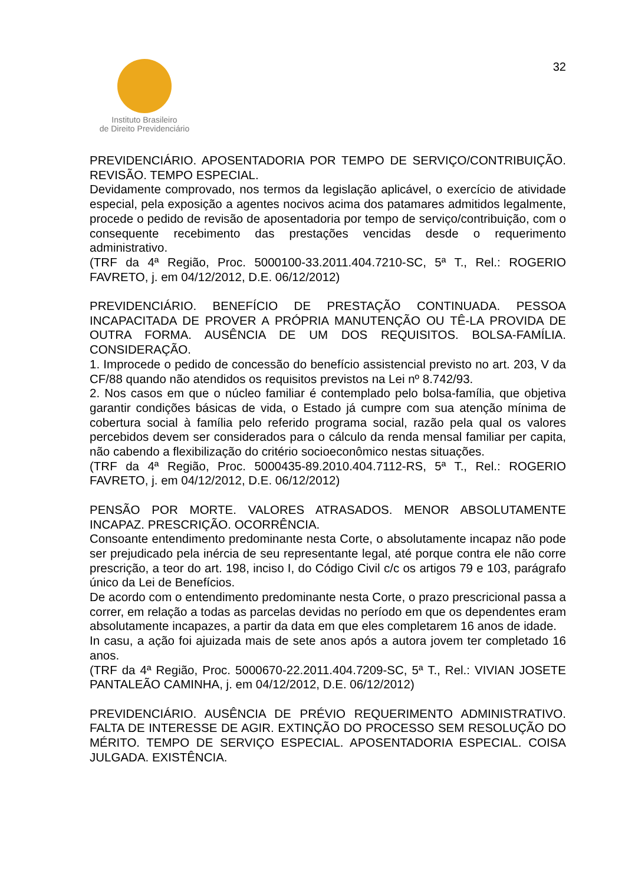Instituto Brasileiro
de Direito Previdenciário
32
PREVIDENCIÁRIO. APOSENTADORIA POR TEMPO DE SERVIÇO/CONTRIBUIÇÃO. REVISÃO. TEMPO ESPECIAL.
Devidamente comprovado, nos termos da legislação aplicável, o exercício de atividade especial, pela exposição a agentes nocivos acima dos patamares admitidos legalmente, procede o pedido de revisão de aposentadoria por tempo de serviço/contribuição, com o consequente recebimento das prestações vencidas desde o requerimento administrativo.
(TRF da 4ª Região, Proc. 5000100-33.2011.404.7210-SC, 5ª T., Rel.: ROGERIO FAVRETO, j. em 04/12/2012, D.E. 06/12/2012)
PREVIDENCIÁRIO. BENEFÍCIO DE PRESTAÇÃO CONTINUADA. PESSOA INCAPACITADA DE PROVER A PRÓPRIA MANUTENÇÃO OU TÊ-LA PROVIDA DE OUTRA FORMA. AUSÊNCIA DE UM DOS REQUISITOS. BOLSA-FAMÍLIA. CONSIDERAÇÃO.
1. Improcede o pedido de concessão do benefício assistencial previsto no art. 203, V da CF/88 quando não atendidos os requisitos previstos na Lei nº 8.742/93.
2. Nos casos em que o núcleo familiar é contemplado pelo bolsa-família, que objetiva garantir condições básicas de vida, o Estado já cumpre com sua atenção mínima de cobertura social à família pelo referido programa social, razão pela qual os valores percebidos devem ser considerados para o cálculo da renda mensal familiar per capita, não cabendo a flexibilização do critério socioeconômico nestas situações.
(TRF da 4ª Região, Proc. 5000435-89.2010.404.7112-RS, 5ª T., Rel.: ROGERIO FAVRETO, j. em 04/12/2012, D.E. 06/12/2012)
PENSÃO POR MORTE. VALORES ATRASADOS. MENOR ABSOLUTAMENTE INCAPAZ. PRESCRIÇÃO. OCORRÊNCIA.
Consoante entendimento predominante nesta Corte, o absolutamente incapaz não pode ser prejudicado pela inércia de seu representante legal, até porque contra ele não corre prescrição, a teor do art. 198, inciso I, do Código Civil c/c os artigos 79 e 103, parágrafo único da Lei de Benefícios.
De acordo com o entendimento predominante nesta Corte, o prazo prescricional passa a correr, em relação a todas as parcelas devidas no período em que os dependentes eram absolutamente incapazes, a partir da data em que eles completarem 16 anos de idade.
In casu, a ação foi ajuizada mais de sete anos após a autora jovem ter completado 16 anos.
(TRF da 4ª Região, Proc. 5000670-22.2011.404.7209-SC, 5ª T., Rel.: VIVIAN JOSETE PANTALEÃO CAMINHA, j. em 04/12/2012, D.E. 06/12/2012)
PREVIDENCIÁRIO. AUSÊNCIA DE PRÉVIO REQUERIMENTO ADMINISTRATIVO. FALTA DE INTERESSE DE AGIR. EXTINÇÃO DO PROCESSO SEM RESOLUÇÃO DO MÉRITO. TEMPO DE SERVIÇO ESPECIAL. APOSENTADORIA ESPECIAL. COISA JULGADA. EXISTÊNCIA.